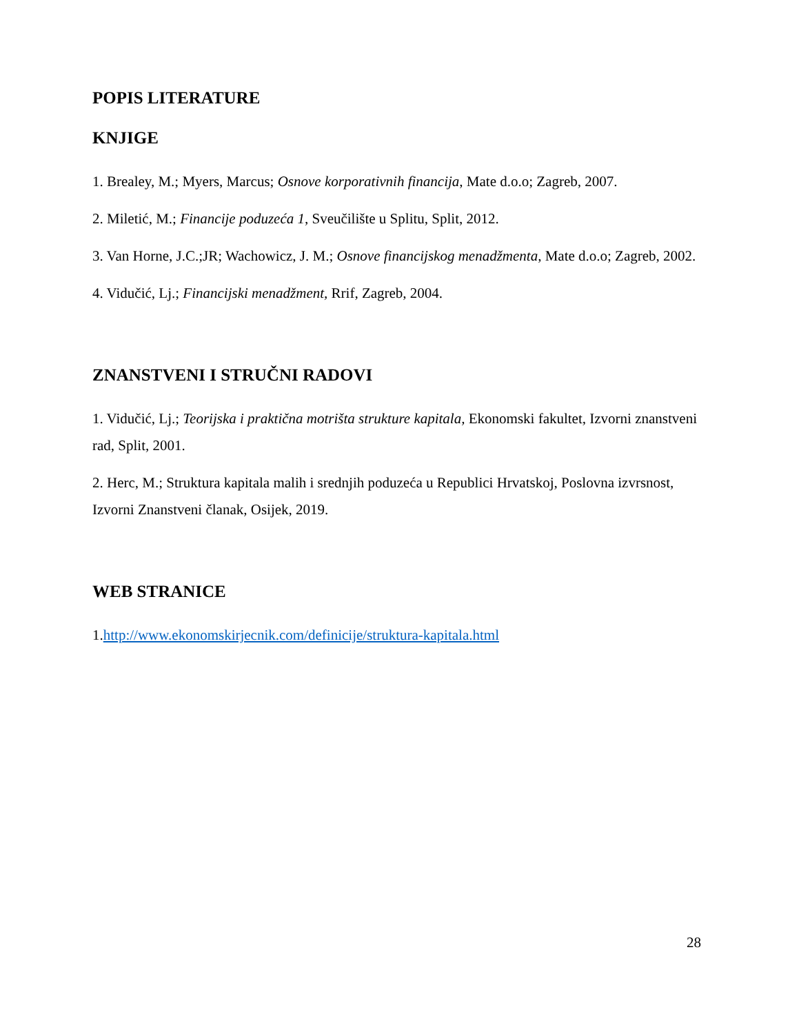POPIS LITERATURE
KNJIGE
1. Brealey, M.; Myers, Marcus; Osnove korporativnih financija, Mate d.o.o; Zagreb, 2007.
2. Miletić, M.; Financije poduzeća 1, Sveučilište u Splitu, Split, 2012.
3. Van Horne, J.C.;JR; Wachowicz, J. M.; Osnove financijskog menadžmenta, Mate d.o.o; Zagreb, 2002.
4. Vidučić, Lj.; Financijski menadžment, Rrif, Zagreb, 2004.
ZNANSTVENI I STRUČNI RADOVI
1. Vidučić, Lj.; Teorijska i praktična motrišta strukture kapitala, Ekonomski fakultet, Izvorni znanstveni rad, Split, 2001.
2. Herc, M.; Struktura kapitala malih i srednjih poduzeća u Republici Hrvatskoj, Poslovna izvrsnost, Izvorni Znanstveni članak, Osijek, 2019.
WEB STRANICE
1.http://www.ekonomskirjecnik.com/definicije/struktura-kapitala.html
28